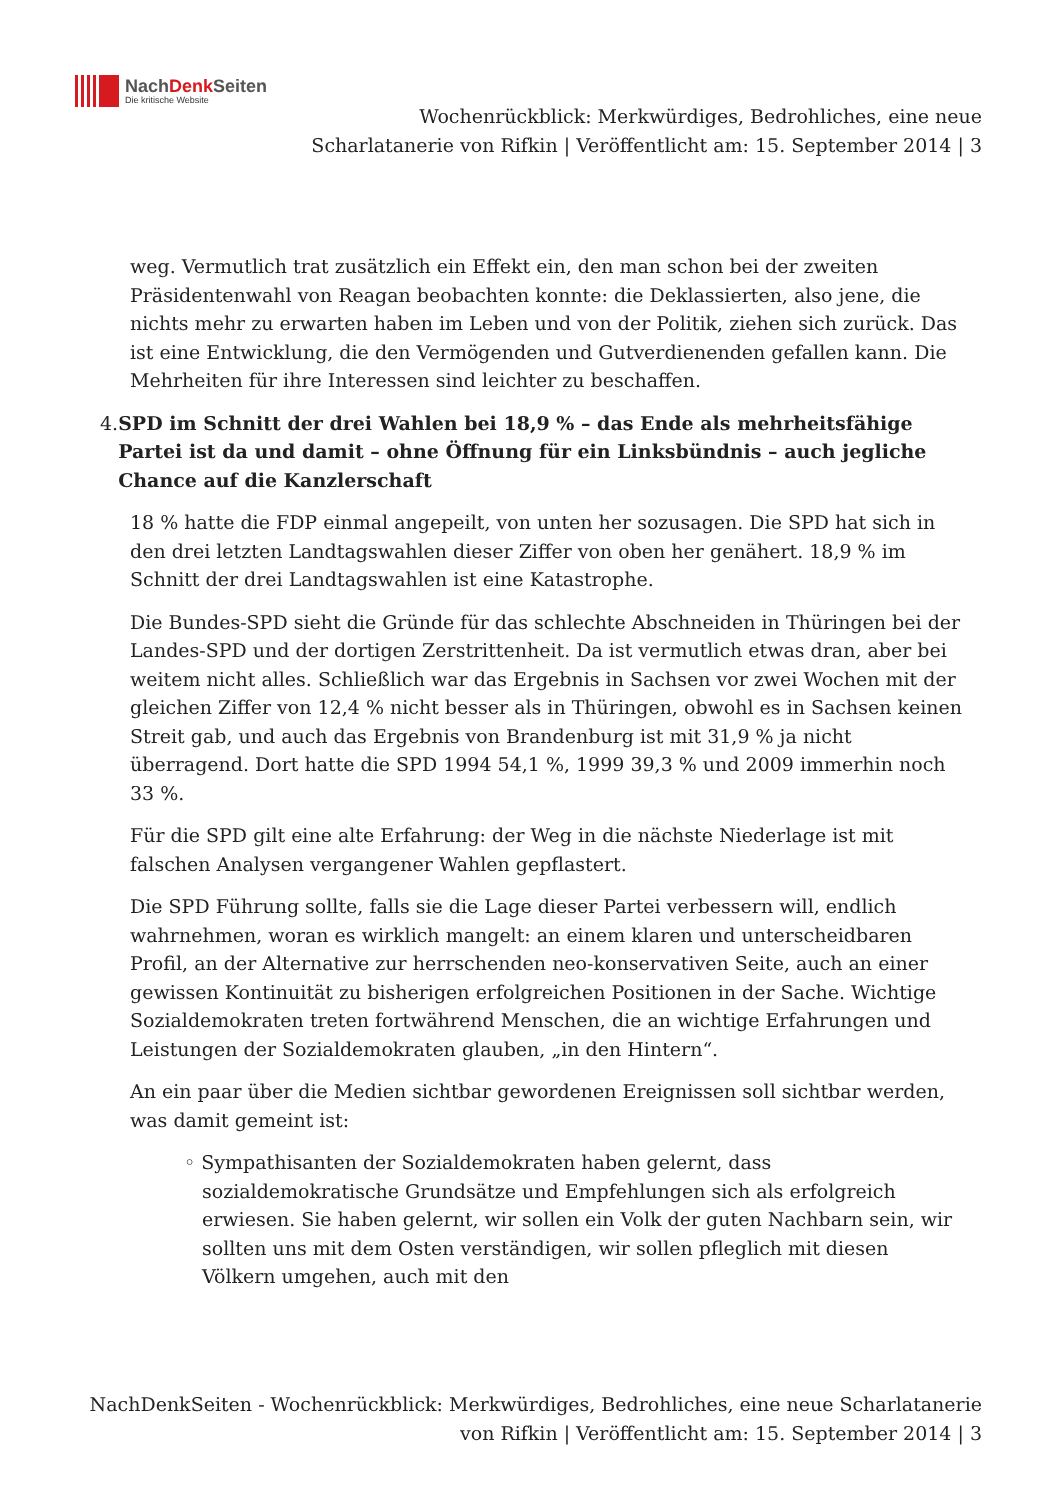NachDenk Seiten
Die kritische Website
Wochenrückblick: Merkwürdiges, Bedrohliches, eine neue Scharlatanerie von Rifkin | Veröffentlicht am: 15. September 2014 | 3
weg. Vermutlich trat zusätzlich ein Effekt ein, den man schon bei der zweiten Präsidentenwahl von Reagan beobachten konnte: die Deklassierten, also jene, die nichts mehr zu erwarten haben im Leben und von der Politik, ziehen sich zurück. Das ist eine Entwicklung, die den Vermögenden und Gutverdienenden gefallen kann. Die Mehrheiten für ihre Interessen sind leichter zu beschaffen.
4. SPD im Schnitt der drei Wahlen bei 18,9 % – das Ende als mehrheitsfähige Partei ist da und damit – ohne Öffnung für ein Linksbündnis – auch jegliche Chance auf die Kanzlerschaft
18 % hatte die FDP einmal angepeilt, von unten her sozusagen. Die SPD hat sich in den drei letzten Landtagswahlen dieser Ziffer von oben her genähert. 18,9 % im Schnitt der drei Landtagswahlen ist eine Katastrophe.
Die Bundes-SPD sieht die Gründe für das schlechte Abschneiden in Thüringen bei der Landes-SPD und der dortigen Zerstrittenheit. Da ist vermutlich etwas dran, aber bei weitem nicht alles. Schließlich war das Ergebnis in Sachsen vor zwei Wochen mit der gleichen Ziffer von 12,4 % nicht besser als in Thüringen, obwohl es in Sachsen keinen Streit gab, und auch das Ergebnis von Brandenburg ist mit 31,9 % ja nicht überragend. Dort hatte die SPD 1994 54,1 %, 1999 39,3 % und 2009 immerhin noch 33 %.
Für die SPD gilt eine alte Erfahrung: der Weg in die nächste Niederlage ist mit falschen Analysen vergangener Wahlen gepflastert.
Die SPD Führung sollte, falls sie die Lage dieser Partei verbessern will, endlich wahrnehmen, woran es wirklich mangelt: an einem klaren und unterscheidbaren Profil, an der Alternative zur herrschenden neo-konservativen Seite, auch an einer gewissen Kontinuität zu bisherigen erfolgreichen Positionen in der Sache. Wichtige Sozialdemokraten treten fortwährend Menschen, die an wichtige Erfahrungen und Leistungen der Sozialdemokraten glauben, „in den Hintern“.
An ein paar über die Medien sichtbar gewordenen Ereignissen soll sichtbar werden, was damit gemeint ist:
◦ Sympathisanten der Sozialdemokraten haben gelernt, dass sozialdemokratische Grundsätze und Empfehlungen sich als erfolgreich erwiesen. Sie haben gelernt, wir sollen ein Volk der guten Nachbarn sein, wir sollten uns mit dem Osten verständigen, wir sollen pfleglich mit diesen Völkern umgehen, auch mit den
NachDenkSeiten - Wochenrückblick: Merkwürdiges, Bedrohliches, eine neue Scharlatanerie von Rifkin | Veröffentlicht am: 15. September 2014 | 3